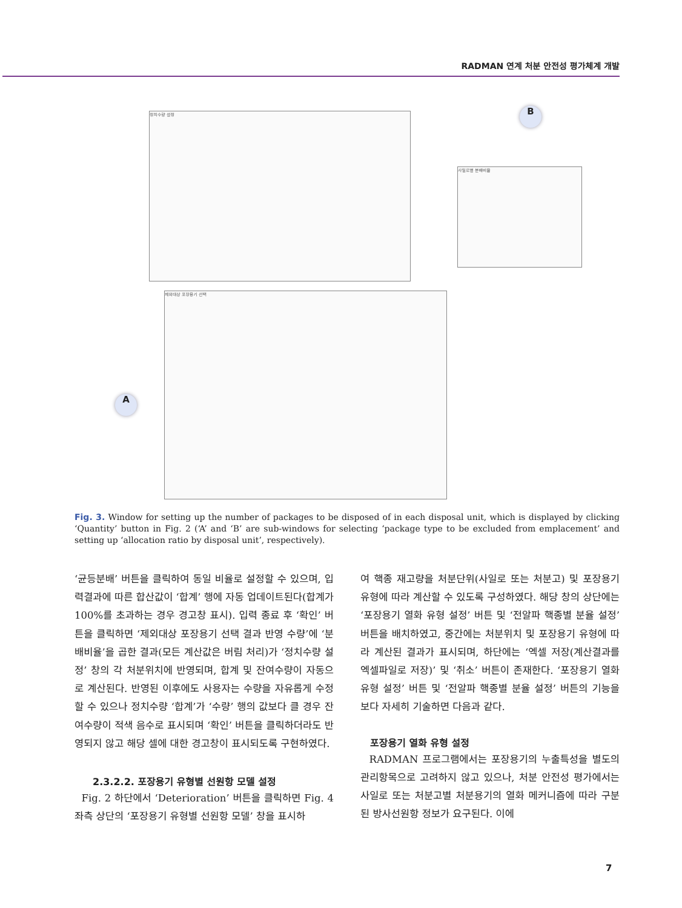RADMAN 연계 처분 안전성 평가체계 개발
정치수량 설정
사일로별 분배비율
제외대상 포장용기 선택
B
A
Fig. 3. Window for setting up the number of packages to be disposed of in each disposal unit, which is displayed by clicking ‘Quantity’ button in Fig. 2 (‘A’ and ‘B’ are sub-windows for selecting ‘package type to be excluded from emplacement’ and setting up ‘allocation ratio by disposal unit’, respectively).
‘균등분배’ 버튼을 클릭하여 동일 비율로 설정할 수 있으며, 입력결과에 따른 합산값이 ‘합계’ 행에 자동 업데이트된다(합계가 100%를 초과하는 경우 경고창 표시). 입력 종료 후 ‘확인’ 버튼을 클릭하면 ‘제외대상 포장용기 선택 결과 반영 수량’에 ‘분배비율’을 곱한 결과(모든 계산값은 버림 처리)가 ‘정치수량 설정’ 창의 각 처분위치에 반영되며, 합계 및 잔여수량이 자동으로 계산된다. 반영된 이후에도 사용자는 수량을 자유롭게 수정할 수 있으나 정치수량 ‘합계’가 ‘수량’ 행의 값보다 클 경우 잔여수량이 적색 음수로 표시되며 ‘확인’ 버튼을 클릭하더라도 반영되지 않고 해당 셀에 대한 경고창이 표시되도록 구현하였다.
2.3.2.2. 포장용기 유형별 선원항 모델 설정
Fig. 2 하단에서 ‘Deterioration’ 버튼을 클릭하면 Fig. 4 좌측 상단의 ‘포장용기 유형별 선원항 모델’ 창을 표시하
여 핵종 재고량을 처분단위(사일로 또는 처분고) 및 포장용기 유형에 따라 계산할 수 있도록 구성하였다. 해당 창의 상단에는 ‘포장용기 열화 유형 설정’ 버튼 및 ‘전알파 핵종별 분율 설정’ 버튼을 배치하였고, 중간에는 처분위치 및 포장용기 유형에 따라 계산된 결과가 표시되며, 하단에는 ‘엑셀 저장(계산결과를 엑셀파일로 저장)’ 및 ‘취소’ 버튼이 존재한다. ‘포장용기 열화 유형 설정’ 버튼 및 ‘전알파 핵종별 분율 설정’ 버튼의 기능을 보다 자세히 기술하면 다음과 같다.
포장용기 열화 유형 설정
RADMAN 프로그램에서는 포장용기의 누출특성을 별도의 관리항목으로 고려하지 않고 있으나, 처분 안전성 평가에서는 사일로 또는 처분고별 처분용기의 열화 메커니즘에 따라 구분된 방사선원항 정보가 요구된다. 이에
7